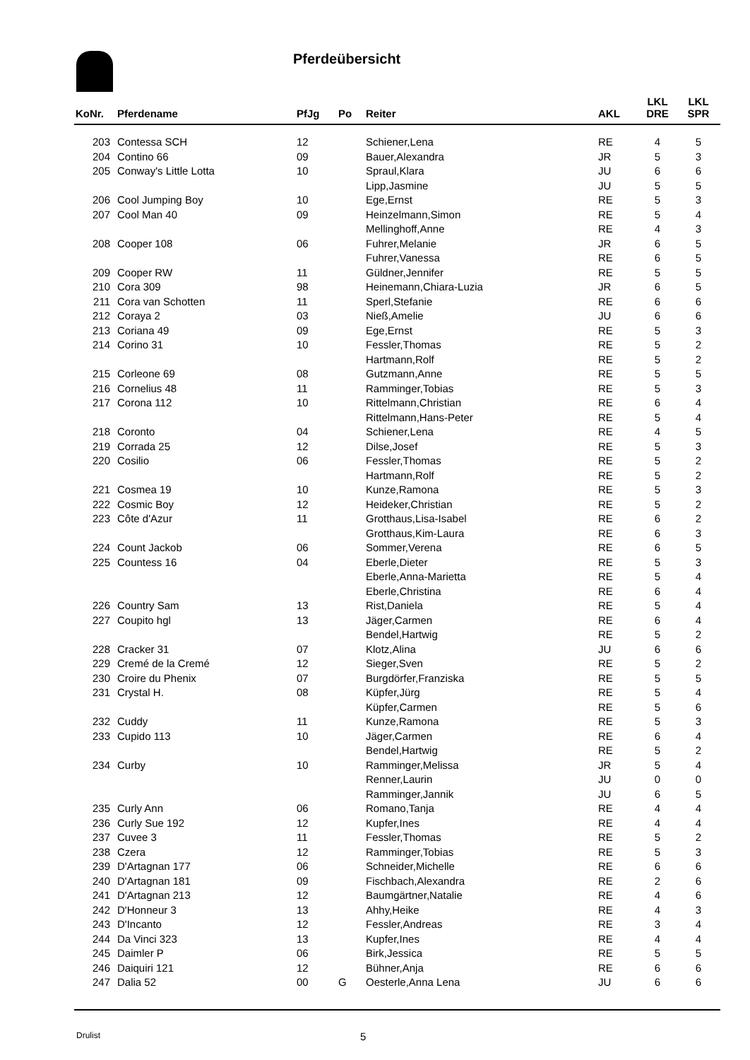Pferdeübersicht
| KoNr. | Pferdename | PfJg | Po | Reiter | AKL | LKL DRE | LKL SPR |
| --- | --- | --- | --- | --- | --- | --- | --- |
| 203 | Contessa SCH | 12 | | Schiener,Lena | RE | 4 | 5 |
| 204 | Contino 66 | 09 | | Bauer,Alexandra | JR | 5 | 3 |
| 205 | Conway's Little Lotta | 10 | | Spraul,Klara | JU | 6 | 6 |
| | | | | Lipp,Jasmine | JU | 5 | 5 |
| 206 | Cool Jumping Boy | 10 | | Ege,Ernst | RE | 5 | 3 |
| 207 | Cool Man 40 | 09 | | Heinzelmann,Simon | RE | 5 | 4 |
| | | | | Mellinghoff,Anne | RE | 4 | 3 |
| 208 | Cooper 108 | 06 | | Fuhrer,Melanie | JR | 6 | 5 |
| | | | | Fuhrer,Vanessa | RE | 6 | 5 |
| 209 | Cooper RW | 11 | | Güldner,Jennifer | RE | 5 | 5 |
| 210 | Cora 309 | 98 | | Heinemann,Chiara-Luzia | JR | 6 | 5 |
| 211 | Cora van Schotten | 11 | | Sperl,Stefanie | RE | 6 | 6 |
| 212 | Coraya 2 | 03 | | Nieß,Amelie | JU | 6 | 6 |
| 213 | Coriana 49 | 09 | | Ege,Ernst | RE | 5 | 3 |
| 214 | Corino 31 | 10 | | Fessler,Thomas | RE | 5 | 2 |
| | | | | Hartmann,Rolf | RE | 5 | 2 |
| 215 | Corleone 69 | 08 | | Gutzmann,Anne | RE | 5 | 5 |
| 216 | Cornelius 48 | 11 | | Ramminger,Tobias | RE | 5 | 3 |
| 217 | Corona 112 | 10 | | Rittelmann,Christian | RE | 6 | 4 |
| | | | | Rittelmann,Hans-Peter | RE | 5 | 4 |
| 218 | Coronto | 04 | | Schiener,Lena | RE | 4 | 5 |
| 219 | Corrada 25 | 12 | | Dilse,Josef | RE | 5 | 3 |
| 220 | Cosilio | 06 | | Fessler,Thomas | RE | 5 | 2 |
| | | | | Hartmann,Rolf | RE | 5 | 2 |
| 221 | Cosmea 19 | 10 | | Kunze,Ramona | RE | 5 | 3 |
| 222 | Cosmic Boy | 12 | | Heideker,Christian | RE | 5 | 2 |
| 223 | Côte d'Azur | 11 | | Grotthaus,Lisa-Isabel | RE | 6 | 2 |
| | | | | Grotthaus,Kim-Laura | RE | 6 | 3 |
| 224 | Count Jackob | 06 | | Sommer,Verena | RE | 6 | 5 |
| 225 | Countess 16 | 04 | | Eberle,Dieter | RE | 5 | 3 |
| | | | | Eberle,Anna-Marietta | RE | 5 | 4 |
| | | | | Eberle,Christina | RE | 6 | 4 |
| 226 | Country Sam | 13 | | Rist,Daniela | RE | 5 | 4 |
| 227 | Coupito hgl | 13 | | Jäger,Carmen | RE | 6 | 4 |
| | | | | Bendel,Hartwig | RE | 5 | 2 |
| 228 | Cracker 31 | 07 | | Klotz,Alina | JU | 6 | 6 |
| 229 | Cremé de la Cremé | 12 | | Sieger,Sven | RE | 5 | 2 |
| 230 | Croire du Phenix | 07 | | Burgdörfer,Franziska | RE | 5 | 5 |
| 231 | Crystal H. | 08 | | Küpfer,Jürg | RE | 5 | 4 |
| | | | | Küpfer,Carmen | RE | 5 | 6 |
| 232 | Cuddy | 11 | | Kunze,Ramona | RE | 5 | 3 |
| 233 | Cupido 113 | 10 | | Jäger,Carmen | RE | 6 | 4 |
| | | | | Bendel,Hartwig | RE | 5 | 2 |
| 234 | Curby | 10 | | Ramminger,Melissa | JR | 5 | 4 |
| | | | | Renner,Laurin | JU | 0 | 0 |
| | | | | Ramminger,Jannik | JU | 6 | 5 |
| 235 | Curly Ann | 06 | | Romano,Tanja | RE | 4 | 4 |
| 236 | Curly Sue 192 | 12 | | Kupfer,Ines | RE | 4 | 4 |
| 237 | Cuvee 3 | 11 | | Fessler,Thomas | RE | 5 | 2 |
| 238 | Czera | 12 | | Ramminger,Tobias | RE | 5 | 3 |
| 239 | D'Artagnan 177 | 06 | | Schneider,Michelle | RE | 6 | 6 |
| 240 | D'Artagnan 181 | 09 | | Fischbach,Alexandra | RE | 2 | 6 |
| 241 | D'Artagnan 213 | 12 | | Baumgärtner,Natalie | RE | 4 | 6 |
| 242 | D'Honneur 3 | 13 | | Ahhy,Heike | RE | 4 | 3 |
| 243 | D'Incanto | 12 | | Fessler,Andreas | RE | 3 | 4 |
| 244 | Da Vinci 323 | 13 | | Kupfer,Ines | RE | 4 | 4 |
| 245 | Daimler P | 06 | | Birk,Jessica | RE | 5 | 5 |
| 246 | Daiquiri 121 | 12 | | Bühner,Anja | RE | 6 | 6 |
| 247 | Dalia 52 | 00 | G | Oesterle,Anna Lena | JU | 6 | 6 |
Drulist 5